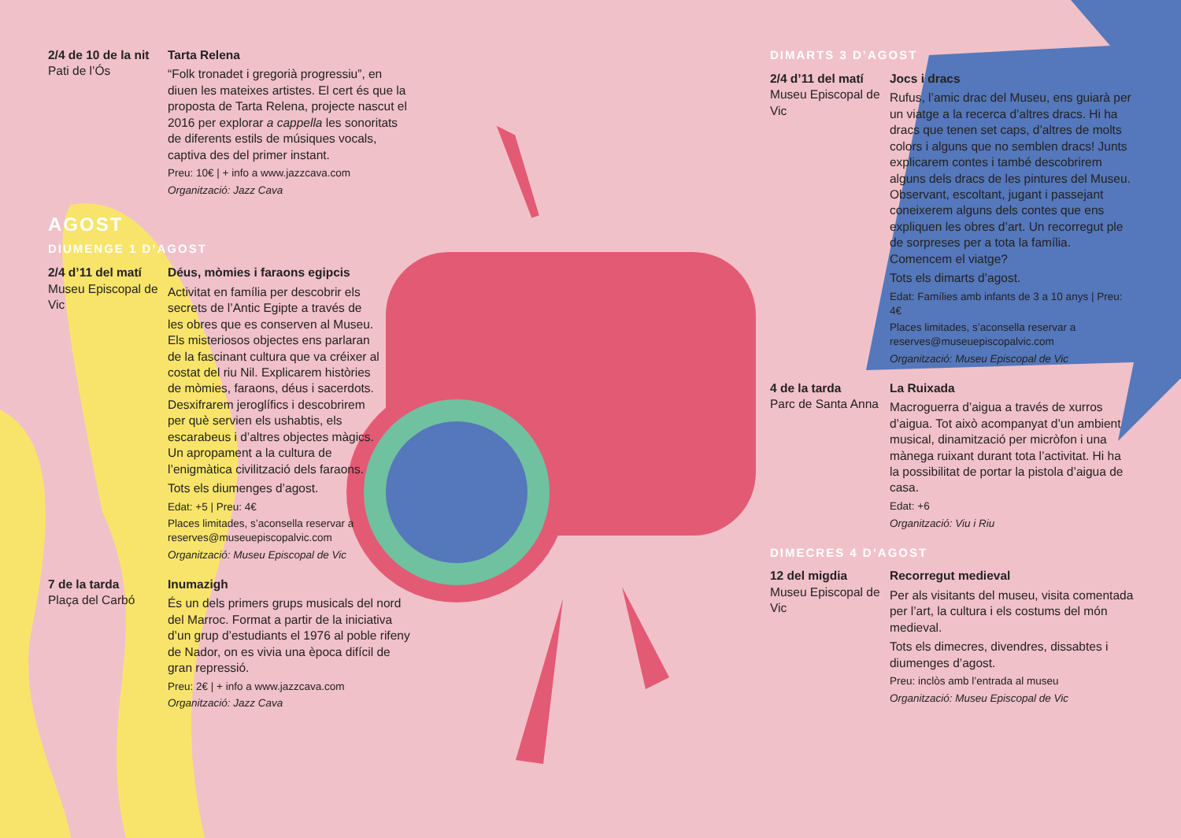2/4 de 10 de la nit
Pati de l’Ós
Tarta Relena
“Folk tronadet i gregorià progressiu”, en diuen les mateixes artistes. El cert és que la proposta de Tarta Relena, projecte nascut el 2016 per explorar a cappella les sonoritats de diferents estils de músiques vocals, captiva des del primer instant.
Preu: 10€ | + info a www.jazzcava.com
Organització: Jazz Cava
AGOST
DIUMENGE 1 D’AGOST
2/4 d’11 del matí
Museu Episcopal de Vic
Déus, mòmies i faraons egipcis
Activitat en família per descobrir els secrets de l’Antic Egipte a través de les obres que es conserven al Museu. Els misteriosos objectes ens parlaran de la fascinant cultura que va créixer al costat del riu Nil. Explicarem històries de mòmies, faraons, déus i sacerdots. Desxifrarem jeroglífics i descobrirem per què servien els ushabtis, els escarabeus i d’altres objectes màgics. Un apropament a la cultura de l’enigmàtica civilització dels faraons.
Tots els diumenges d’agost.
Edat: +5 | Preu: 4€
Places limitades, s’aconsella reservar a reserves@museuepiscopalvic.com
Organització: Museu Episcopal de Vic
7 de la tarda
Plaça del Carbó
Inumazigh
És un dels primers grups musicals del nord del Marroc. Format a partir de la iniciativa d’un grup d’estudiants el 1976 al poble rifeny de Nador, on es vivia una època difícil de gran repressió.
Preu: 2€ | + info a www.jazzcava.com
Organització: Jazz Cava
DIMARTS 3 D’AGOST
2/4 d’11 del matí
Museu Episcopal de Vic
Jocs i dracs
Rufus, l’amic drac del Museu, ens guiarà per un viatge a la recerca d’altres dracs. Hi ha dracs que tenen set caps, d’altres de molts colors i alguns que no semblen dracs! Junts explicarem contes i també descobrirem alguns dels dracs de les pintures del Museu. Observant, escoltant, jugant i passejant coneixerem alguns dels contes que ens expliquen les obres d’art. Un recorregut ple de sorpreses per a tota la família. Comencem el viatge?
Tots els dimarts d’agost.
Edat: Famílies amb infants de 3 a 10 anys | Preu: 4€
Places limitades, s’aconsella reservar a reserves@museuepiscopalvic.com
Organització: Museu Episcopal de Vic
4 de la tarda
Parc de Santa Anna
La Ruixada
Macroguerra d’aigua a través de xurros d’aigua. Tot això acompanyat d’un ambient musical, dinamització per micròfon i una mànega ruixant durant tota l’activitat. Hi ha la possibilitat de portar la pistola d’aigua de casa.
Edat: +6
Organització: Viu i Riu
DIMECRES 4 D’AGOST
12 del migdia
Museu Episcopal de Vic
Recorregut medieval
Per als visitants del museu, visita comentada per l’art, la cultura i els costums del món medieval.
Tots els dimecres, divendres, dissabtes i diumenges d’agost.
Preu: inclòs amb l’entrada al museu
Organització: Museu Episcopal de Vic